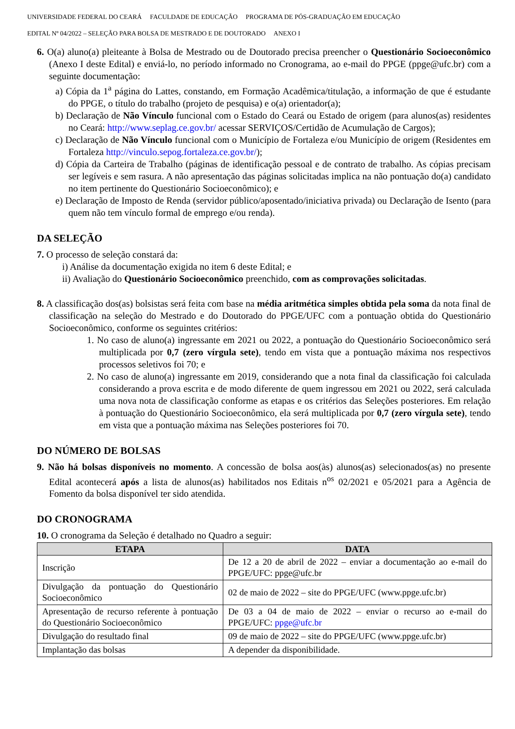UNIVERSIDADE FEDERAL DO CEARÁ FACULDADE DE EDUCAÇÃO PROGRAMA DE PÓS-GRADUAÇÃO EM EDUCAÇÃO
EDITAL Nº 04/2022 – SELEÇÃO PARA BOLSA DE MESTRADO E DE DOUTORADO ANEXO I
6. O(a) aluno(a) pleiteante à Bolsa de Mestrado ou de Doutorado precisa preencher o Questionário Socioeconômico (Anexo I deste Edital) e enviá-lo, no período informado no Cronograma, ao e-mail do PPGE (ppge@ufc.br) com a seguinte documentação:
a) Cópia da 1<sup>a</sup> página do Lattes, constando, em Formação Acadêmica/titulação, a informação de que é estudante do PPGE, o título do trabalho (projeto de pesquisa) e o(a) orientador(a);
b) Declaração de Não Vínculo funcional com o Estado do Ceará ou Estado de origem (para alunos(as) residentes no Ceará: http://www.seplag.ce.gov.br/ acessar SERVIÇOS/Certidão de Acumulação de Cargos);
c) Declaração de Não Vínculo funcional com o Município de Fortaleza e/ou Município de origem (Residentes em Fortaleza http://vinculo.sepog.fortaleza.ce.gov.br/);
d) Cópia da Carteira de Trabalho (páginas de identificação pessoal e de contrato de trabalho. As cópias precisam ser legíveis e sem rasura. A não apresentação das páginas solicitadas implica na não pontuação do(a) candidato no item pertinente do Questionário Socioeconômico); e
e) Declaração de Imposto de Renda (servidor público/aposentado/iniciativa privada) ou Declaração de Isento (para quem não tem vínculo formal de emprego e/ou renda).
DA SELEÇÃO
7. O processo de seleção constará da:
i) Análise da documentação exigida no item 6 deste Edital; e
ii) Avaliação do Questionário Socioeconômico preenchido, com as comprovações solicitadas.
8. A classificação dos(as) bolsistas será feita com base na média aritmética simples obtida pela soma da nota final de classificação na seleção do Mestrado e do Doutorado do PPGE/UFC com a pontuação obtida do Questionário Socioeconômico, conforme os seguintes critérios:
1. No caso de aluno(a) ingressante em 2021 ou 2022, a pontuação do Questionário Socioeconômico será multiplicada por 0,7 (zero vírgula sete), tendo em vista que a pontuação máxima nos respectivos processos seletivos foi 70; e
2. No caso de aluno(a) ingressante em 2019, considerando que a nota final da classificação foi calculada considerando a prova escrita e de modo diferente de quem ingressou em 2021 ou 2022, será calculada uma nova nota de classificação conforme as etapas e os critérios das Seleções posteriores. Em relação à pontuação do Questionário Socioeconômico, ela será multiplicada por 0,7 (zero vírgula sete), tendo em vista que a pontuação máxima nas Seleções posteriores foi 70.
DO NÚMERO DE BOLSAS
9. Não há bolsas disponíveis no momento. A concessão de bolsa aos(às) alunos(as) selecionados(as) no presente Edital acontecerá após a lista de alunos(as) habilitados nos Editais n<sup>os</sup> 02/2021 e 05/2021 para a Agência de Fomento da bolsa disponível ter sido atendida.
DO CRONOGRAMA
10. O cronograma da Seleção é detalhado no Quadro a seguir:
| ETAPA | DATA |
| --- | --- |
| Inscrição | De 12 a 20 de abril de 2022 – enviar a documentação ao e-mail do PPGE/UFC: ppge@ufc.br |
| Divulgação da pontuação do Questionário Socioeconômico | 02 de maio de 2022 – site do PPGE/UFC (www.ppge.ufc.br) |
| Apresentação de recurso referente à pontuação do Questionário Socioeconômico | De 03 a 04 de maio de 2022 – enviar o recurso ao e-mail do PPGE/UFC: ppge@ufc.br |
| Divulgação do resultado final | 09 de maio de 2022 – site do PPGE/UFC (www.ppge.ufc.br) |
| Implantação das bolsas | A depender da disponibilidade. |